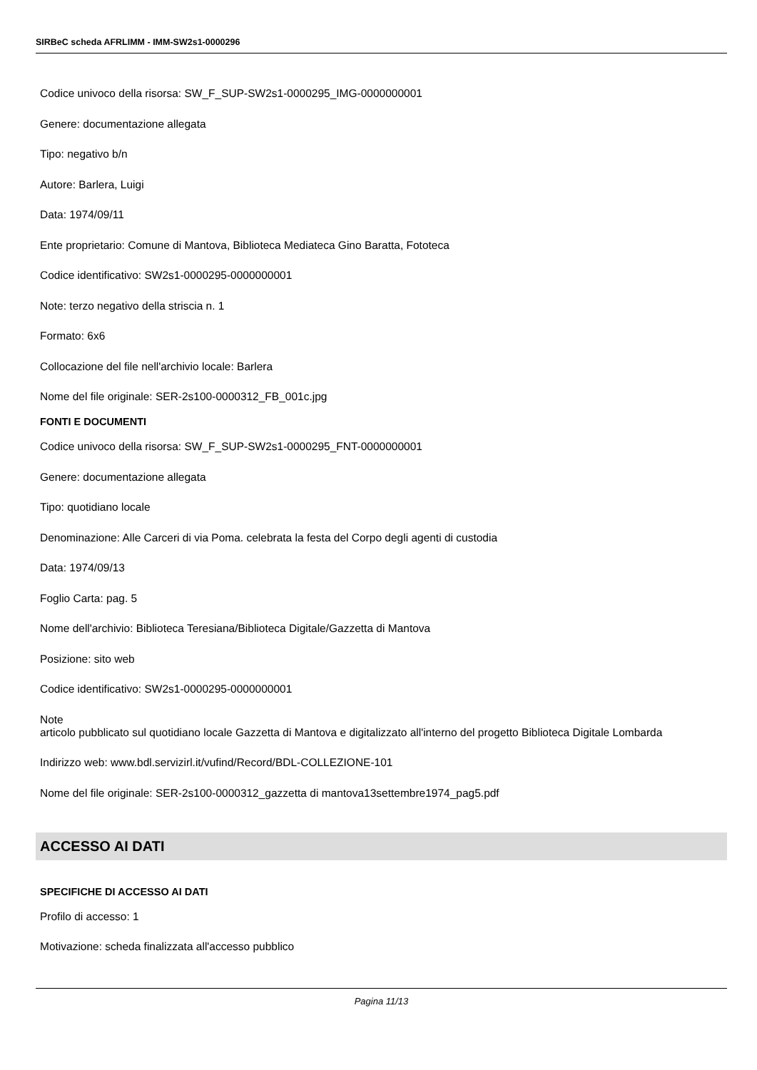SIRBeC scheda AFRLIMM - IMM-SW2s1-0000296
Codice univoco della risorsa: SW_F_SUP-SW2s1-0000295_IMG-0000000001
Genere: documentazione allegata
Tipo: negativo b/n
Autore: Barlera, Luigi
Data: 1974/09/11
Ente proprietario: Comune di Mantova, Biblioteca Mediateca Gino Baratta, Fototeca
Codice identificativo: SW2s1-0000295-0000000001
Note: terzo negativo della striscia n. 1
Formato: 6x6
Collocazione del file nell'archivio locale: Barlera
Nome del file originale: SER-2s100-0000312_FB_001c.jpg
FONTI E DOCUMENTI
Codice univoco della risorsa: SW_F_SUP-SW2s1-0000295_FNT-0000000001
Genere: documentazione allegata
Tipo: quotidiano locale
Denominazione: Alle Carceri di via Poma. celebrata la festa del Corpo degli agenti di custodia
Data: 1974/09/13
Foglio Carta: pag. 5
Nome dell'archivio: Biblioteca Teresiana/Biblioteca Digitale/Gazzetta di Mantova
Posizione: sito web
Codice identificativo: SW2s1-0000295-0000000001
Note
articolo pubblicato sul quotidiano locale Gazzetta di Mantova e digitalizzato all'interno del progetto Biblioteca Digitale Lombarda
Indirizzo web: www.bdl.servizirl.it/vufind/Record/BDL-COLLEZIONE-101
Nome del file originale: SER-2s100-0000312_gazzetta di mantova13settembre1974_pag5.pdf
ACCESSO AI DATI
SPECIFICHE DI ACCESSO AI DATI
Profilo di accesso: 1
Motivazione: scheda finalizzata all'accesso pubblico
Pagina 11/13